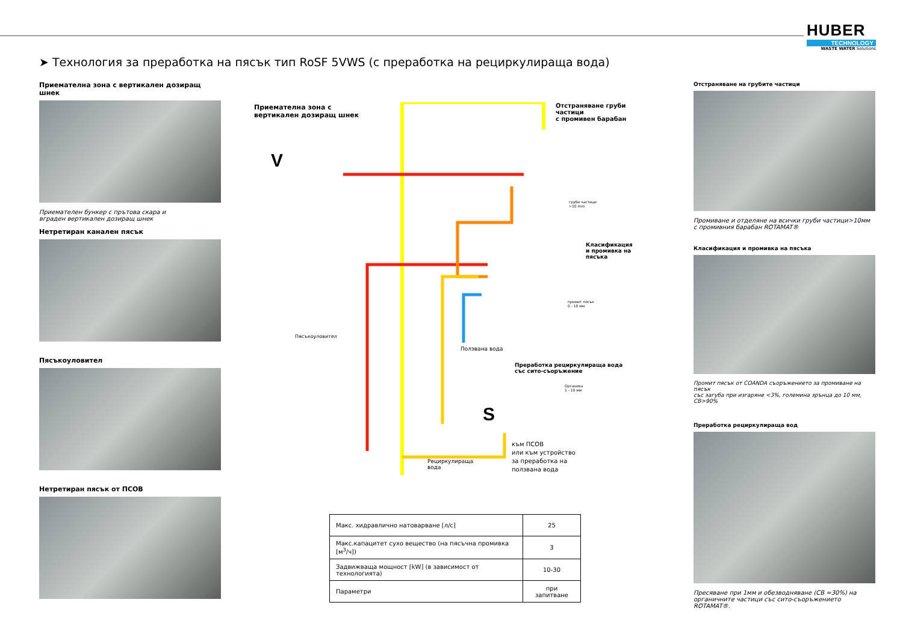HUBER
TECHNOLOGY
WASTE WATER Solutions
➤ Технология за преработка на пясък тип RoSF 5VWS (с преработка на рециркулираща вода)
Приемателна зона с вертикален дозиращ шнек
Приемателен бункер с прътова скара и
вграден вертикален дозиращ шнек
Нетретиран канален пясък
Пясъкоуловител
Нетретиран пясък от ПСОВ
Приемателна зона с
вертикален дозиращ шнек
V
Отстраняване груби частици
с промивен барабан
груби частици
>10 mm
Класификация
и промивка на
пясъка
промит пясък
0 - 10 мм
Пясъкоуловител
Ползвана вода
Преработка рециркулираща вода
със сито-съоръжение
Органика
1 - 10 мм
S
Рециркулираща
вода
към ПСОВ
или към устройство
за преработка на
ползвана вода
| Макс. хидравлично натоварване [л/с] | 25 |
| Макс.капацитет сухо вещество (на пясъчна промивка [м<sup>3</sup>/ч]) | 3 |
| Задвижваща мощност [kW] (в зависимост от технологията) | 10-30 |
| Параметри | при запитване |
Отстраняване на грубите частици
Промиване и отделяне на всички груби частици>10мм
с промивния барабан ROTAMAT®
Класификация и промивка на пясъка
Промит пясък от COANDA съоръжението за промиване на пясък
със загуба при изгаряне <3%, големина зрънца до 10 мм, СВ>90%
Преработка рециркулираща вод
Пресяване при 1мм и обезводняване (СВ ≈30%) на
органичните частици със сито-съоръжението ROTAMAT®.